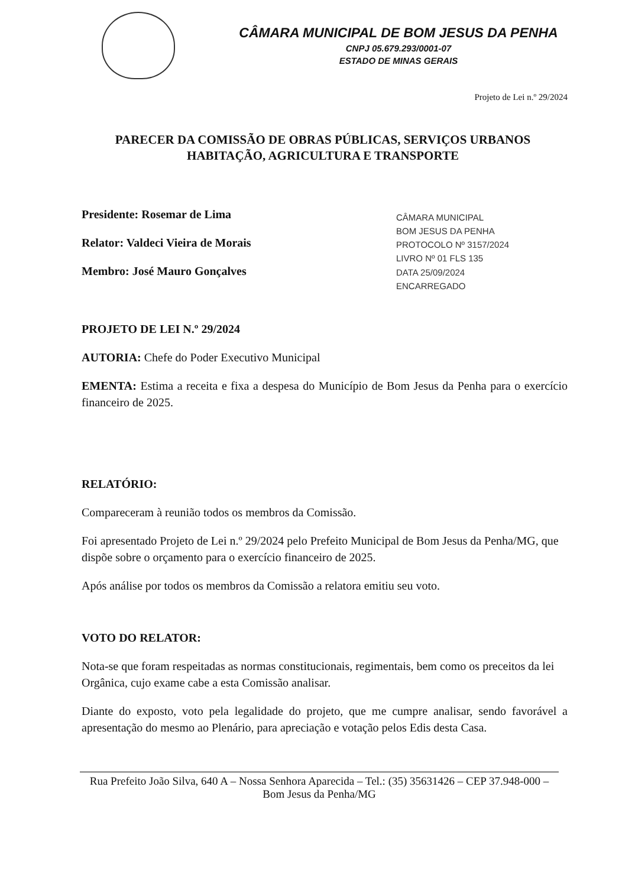CÂMARA MUNICIPAL DE BOM JESUS DA PENHA
CNPJ 05.679.293/0001-07
ESTADO DE MINAS GERAIS
Projeto de Lei n.º 29/2024
PARECER DA COMISSÃO DE OBRAS PÚBLICAS, SERVIÇOS URBANOS HABITAÇÃO, AGRICULTURA E TRANSPORTE
Presidente: Rosemar de Lima
Relator: Valdeci Vieira de Morais
Membro: José Mauro Gonçalves
PROJETO DE LEI N.º 29/2024
CÂMARA MUNICIPAL
BOM JESUS DA PENHA
PROTOCOLO Nº 3157/2024
LIVRO Nº 01 FLS 135
DATA 25/09/2024
ENCARREGADO
AUTORIA: Chefe do Poder Executivo Municipal
EMENTA: Estima a receita e fixa a despesa do Município de Bom Jesus da Penha para o exercício financeiro de 2025.
RELATÓRIO:
Compareceram à reunião todos os membros da Comissão.
Foi apresentado Projeto de Lei n.º 29/2024 pelo Prefeito Municipal de Bom Jesus da Penha/MG, que dispõe sobre o orçamento para o exercício financeiro de 2025.
Após análise por todos os membros da Comissão a relatora emitiu seu voto.
VOTO DO RELATOR:
Nota-se que foram respeitadas as normas constitucionais, regimentais, bem como os preceitos da lei Orgânica, cujo exame cabe a esta Comissão analisar.
Diante do exposto, voto pela legalidade do projeto, que me cumpre analisar, sendo favorável a apresentação do mesmo ao Plenário, para apreciação e votação pelos Edis desta Casa.
Rua Prefeito João Silva, 640 A – Nossa Senhora Aparecida – Tel.: (35) 35631426 – CEP 37.948-000 – Bom Jesus da Penha/MG